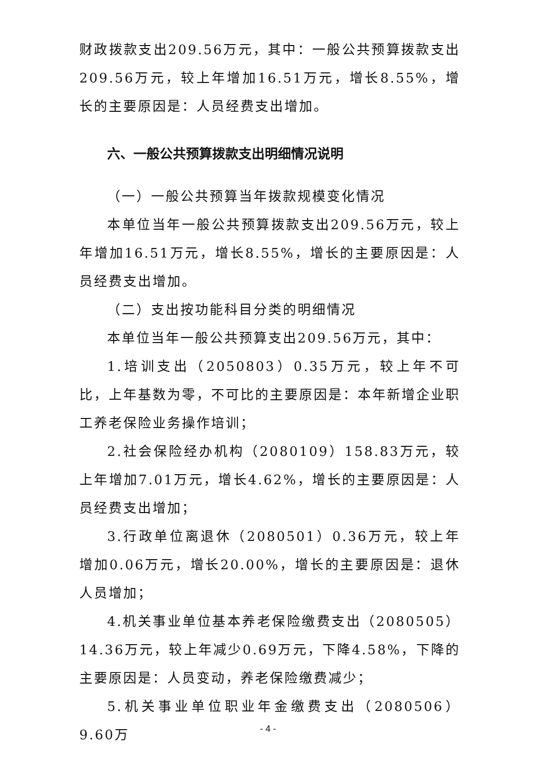财政拨款支出209.56万元，其中：一般公共预算拨款支出209.56万元，较上年增加16.51万元，增长8.55%，增长的主要原因是：人员经费支出增加。
六、一般公共预算拨款支出明细情况说明
（一）一般公共预算当年拨款规模变化情况
本单位当年一般公共预算拨款支出209.56万元，较上年增加16.51万元，增长8.55%，增长的主要原因是：人员经费支出增加。
（二）支出按功能科目分类的明细情况
本单位当年一般公共预算支出209.56万元，其中：
1.培训支出（2050803）0.35万元，较上年不可比，上年基数为零，不可比的主要原因是：本年新增企业职工养老保险业务操作培训；
2.社会保险经办机构（2080109）158.83万元，较上年增加7.01万元，增长4.62%，增长的主要原因是：人员经费支出增加；
3.行政单位离退休（2080501）0.36万元，较上年增加0.06万元，增长20.00%，增长的主要原因是：退休人员增加；
4.机关事业单位基本养老保险缴费支出（2080505）14.36万元，较上年减少0.69万元，下降4.58%，下降的主要原因是：人员变动，养老保险缴费减少；
5.机关事业单位职业年金缴费支出（2080506）9.60万
- 4 -